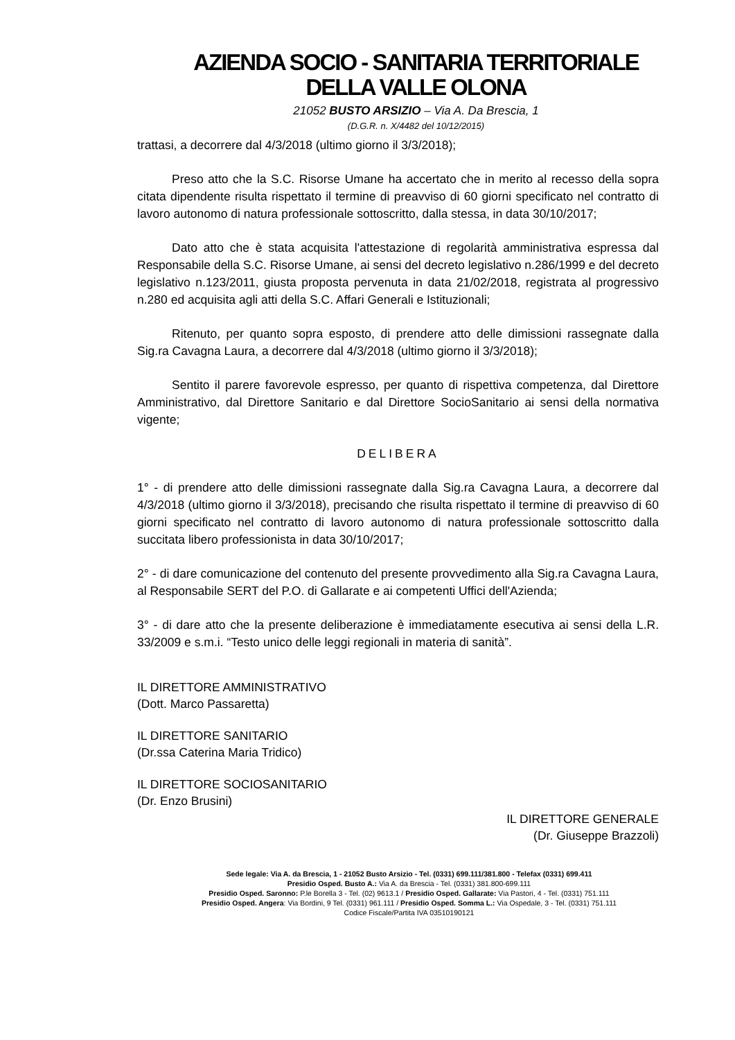AZIENDA SOCIO - SANITARIA TERRITORIALE
DELLA VALLE OLONA
21052 BUSTO ARSIZIO – Via A. Da Brescia, 1
(D.G.R. n. X/4482 del 10/12/2015)
trattasi, a decorrere dal 4/3/2018 (ultimo giorno il 3/3/2018);
Preso atto che la S.C. Risorse Umane ha accertato che in merito al recesso della sopra citata dipendente risulta rispettato il termine di preavviso di 60 giorni specificato nel contratto di lavoro autonomo di natura professionale sottoscritto, dalla stessa, in data 30/10/2017;
Dato atto che è stata acquisita l'attestazione di regolarità amministrativa espressa dal Responsabile della S.C. Risorse Umane, ai sensi del decreto legislativo n.286/1999 e del decreto legislativo n.123/2011, giusta proposta pervenuta in data 21/02/2018, registrata al progressivo n.280 ed acquisita agli atti della S.C. Affari Generali e Istituzionali;
Ritenuto, per quanto sopra esposto, di prendere atto delle dimissioni rassegnate dalla Sig.ra Cavagna Laura, a decorrere dal 4/3/2018 (ultimo giorno il 3/3/2018);
Sentito il parere favorevole espresso, per quanto di rispettiva competenza, dal Direttore Amministrativo, dal Direttore Sanitario e dal Direttore SocioSanitario ai sensi della normativa vigente;
DELIBERA
1° - di prendere atto delle dimissioni rassegnate dalla Sig.ra Cavagna Laura, a decorrere dal 4/3/2018 (ultimo giorno il 3/3/2018), precisando che risulta rispettato il termine di preavviso di 60 giorni specificato nel contratto di lavoro autonomo di natura professionale sottoscritto dalla succitata libero professionista in data 30/10/2017;
2° - di dare comunicazione del contenuto del presente provvedimento alla Sig.ra Cavagna Laura, al Responsabile SERT del P.O. di Gallarate e ai competenti Uffici dell'Azienda;
3° - di dare atto che la presente deliberazione è immediatamente esecutiva ai sensi della L.R. 33/2009 e s.m.i. “Testo unico delle leggi regionali in materia di sanità”.
IL DIRETTORE AMMINISTRATIVO
(Dott. Marco Passaretta)
IL DIRETTORE SANITARIO
(Dr.ssa Caterina Maria Tridico)
IL DIRETTORE SOCIOSANITARIO
(Dr. Enzo Brusini)
IL DIRETTORE GENERALE
(Dr. Giuseppe Brazzoli)
Sede legale: Via A. da Brescia, 1 - 21052 Busto Arsizio - Tel. (0331) 699.111/381.800 - Telefax (0331) 699.411
Presidio Osped. Busto A.: Via A. da Brescia - Tel. (0331) 381.800-699.111
Presidio Osped. Saronno: P.le Borella 3 - Tel. (02) 9613.1 / Presidio Osped. Gallarate: Via Pastori, 4 - Tel. (0331) 751.111
Presidio Osped. Angera: Via Bordini, 9 Tel. (0331) 961.111 / Presidio Osped. Somma L.: Via Ospedale, 3 - Tel. (0331) 751.111
Codice Fiscale/Partita IVA 03510190121